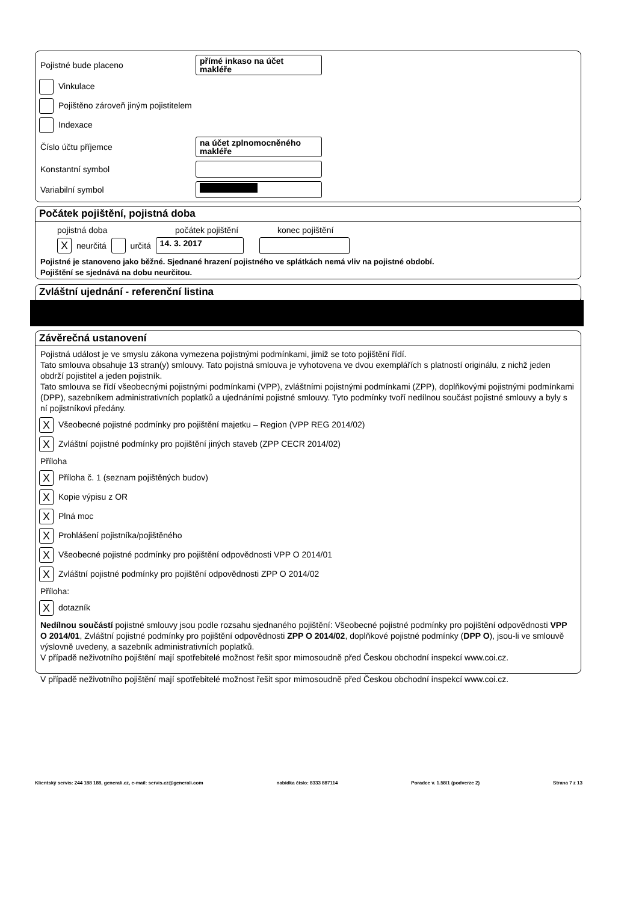Pojistné bude placeno přímé inkaso na účet makléře
Vinkulace
Pojištěno zároveň jiným pojistitelem
Indexace
Číslo účtu příjemce na účet zplnomocněného makléře
Konstantní symbol
Variabilní symbol
Počátek pojištění, pojistná doba
pojistná doba počátek pojištění konec pojištění
Xneurčitá určitá 14. 3. 2017
Pojistné je stanoveno jako běžné. Sjednané hrazení pojistného ve splátkách nemá vliv na pojistné období.
Pojištění se sjednává na dobu neurčitou.
Zvláštní ujednání - referenční listina
Závěrečná ustanovení
Pojistná událost je ve smyslu zákona vymezena pojistnými podmínkami, jimiž se toto pojištění řídí.
Tato smlouva obsahuje 13 stran(y) smlouvy. Tato pojistná smlouva je vyhotovena ve dvou exemplářích s platností originálu, z nichž jeden obdrží pojistitel a jeden pojistník.
Tato smlouva se řídí všeobecnými pojistnými podmínkami (VPP), zvláštními pojistnými podmínkami (ZPP), doplňkovými pojistnými podmínkami (DPP), sazebníkem administrativních poplatků a ujednáními pojistné smlouvy. Tyto podmínky tvoří nedílnou součást pojistné smlouvy a byly s ní pojistníkovi předány.
X Všeobecné pojistné podmínky pro pojištění majetku – Region (VPP REG 2014/02)
X Zvláštní pojistné podmínky pro pojištění jiných staveb (ZPP CECR 2014/02)
Příloha
X Příloha č. 1 (seznam pojištěných budov)
X Kopie výpisu z OR
X Plná moc
X Prohlášení pojistníka/pojištěného
X Všeobecné pojistné podmínky pro pojištění odpovědnosti VPP O 2014/01
X Zvláštní pojistné podmínky pro pojištění odpovědnosti ZPP O 2014/02
Příloha:
Xdotazník
Nedílnou součástí pojistné smlouvy jsou podle rozsahu sjednaného pojištění: Všeobecné pojistné podmínky pro pojištění odpovědnosti VPP O 2014/01, Zvláštní pojistné podmínky pro pojištění odpovědnosti ZPP O 2014/02, doplňkové pojistné podmínky (DPP O), jsou-li ve smlouvě výslovně uvedeny, a sazebník administrativních poplatků.
V případě neživotního pojištění mají spotřebitelé možnost řešit spor mimosoudně před Českou obchodní inspekcí www.coi.cz.
V případě neživotního pojištění mají spotřebitelé možnost řešit spor mimosoudně před Českou obchodní inspekcí www.coi.cz.
Klientský servis: 244 188 188, generali.cz, e-mail: servis.cz@generali.com nabídka číslo: 8333 887114 Poradce v. 1.58/1 (podverze 2) Strana 7 z 13